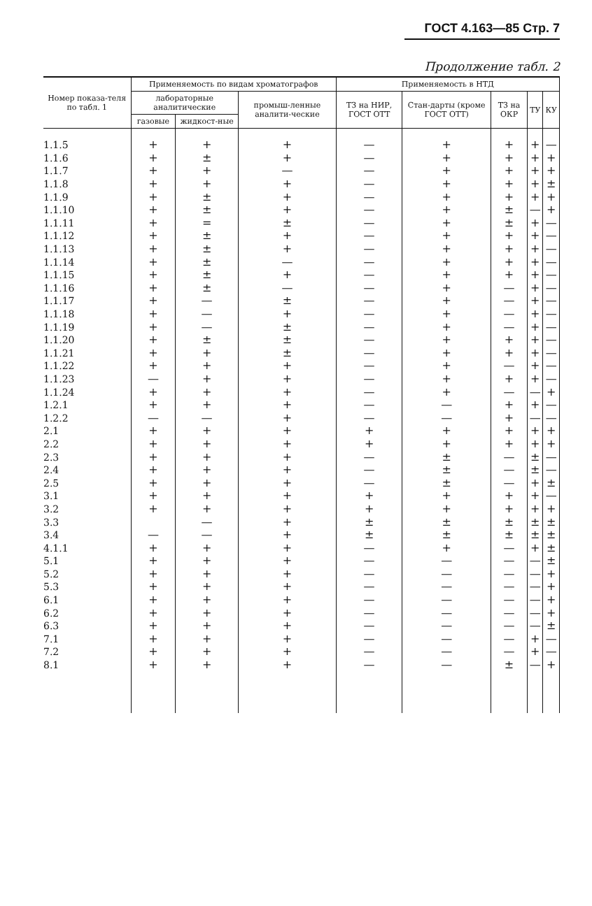ГОСТ 4.163—85 Стр. 7
Продолжение табл. 2
| Номер показа-теля по табл. 1 | Применяемость по видам хроматографов | | | Применяемость в НТД | | | | |
| --- | --- | --- | --- | --- | --- | --- | --- | --- |
| | лабораторные аналитические | | промыш-ленные аналити-ческие | ТЗ на НИР, ГОСТ ОТТ | Стан-дарты (кроме ГОСТ ОТТ) | ТЗ на ОКР | ТУ | КУ |
| | газовые | жидкост-ные | | | | | | |
| 1.1.5 | + | + | + | — | + | + | + | — |
| 1.1.6 | + | ± | + | — | + | + | + | + |
| 1.1.7 | + | + | — | — | + | + | + | + |
| 1.1.8 | + | + | + | — | + | + | + | ± |
| 1.1.9 | + | ± | + | — | + | + | + | + |
| 1.1.10 | + | ± | + | — | + | ± | — | + |
| 1.1.11 | + | = | ± | — | + | ± | + | — |
| 1.1.12 | + | ± | + | — | + | + | + | — |
| 1.1.13 | + | ± | + | — | + | + | + | — |
| 1.1.14 | + | ± | — | — | + | + | + | — |
| 1.1.15 | + | ± | + | — | + | + | + | — |
| 1.1.16 | + | ± | — | — | + | — | + | — |
| 1.1.17 | + | — | ± | — | + | — | + | — |
| 1.1.18 | + | — | + | — | + | — | + | — |
| 1.1.19 | + | — | ± | — | + | — | + | — |
| 1.1.20 | + | ± | ± | — | + | + | + | — |
| 1.1.21 | + | + | ± | — | + | + | + | — |
| 1.1.22 | + | + | + | — | + | — | + | — |
| 1.1.23 | — | + | + | — | + | + | + | — |
| 1.1.24 | + | + | + | — | + | — | — | + |
| 1.2.1 | + | + | + | — | — | + | + | — |
| 1.2.2 | — | — | + | — | — | + | — | — |
| 2.1 | + | + | + | + | + | + | + | + |
| 2.2 | + | + | + | + | + | + | + | + |
| 2.3 | + | + | + | — | ± | — | ± | — |
| 2.4 | + | + | + | — | ± | — | ± | — |
| 2.5 | + | + | + | — | ± | — | + | ± |
| 3.1 | + | + | + | + | + | + | + | — |
| 3.2 | + | + | + | + | + | + | + | + |
| 3.3 | | — | + | ± | ± | ± | ± | ± |
| 3.4 | — | — | + | ± | ± | ± | ± | ± |
| 4.1.1 | + | + | + | — | + | — | + | ± |
| 5.1 | + | + | + | — | — | — | — | ± |
| 5.2 | + | + | + | — | — | — | — | + |
| 5.3 | + | + | + | — | — | — | — | + |
| 6.1 | + | + | + | — | — | — | — | + |
| 6.2 | + | + | + | — | — | — | — | + |
| 6.3 | + | + | + | — | — | — | — | ± |
| 7.1 | + | + | + | — | — | — | + | — |
| 7.2 | + | + | + | — | — | — | + | — |
| 8.1 | + | + | + | — | — | ± | — | + |